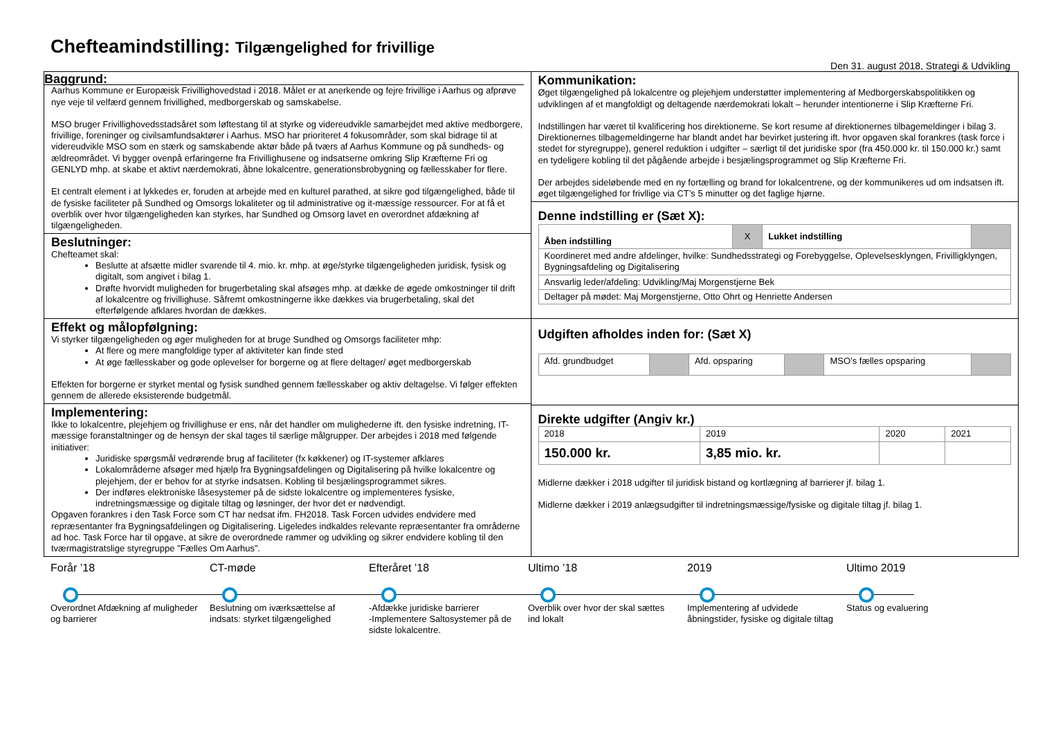Chefteamindstilling: Tilgængelighed for frivillige
Den 31. august 2018, Strategi & Udvikling
Baggrund:
Aarhus Kommune er Europæisk Frivillighovedstad i 2018. Målet er at anerkende og fejre frivillige i Aarhus og afprøve nye veje til velfærd gennem frivillighed, medborgerskab og samskabelse.
MSO bruger Frivillighovedsstadsåret som løftestang til at styrke og videreudvikle samarbejdet med aktive medborgere, frivillige, foreninger og civilsamfundsaktører i Aarhus. MSO har prioriteret 4 fokusområder, som skal bidrage til at videreudvikle MSO som en stærk og samskabende aktør både på tværs af Aarhus Kommune og på sundheds- og ældreområdet. Vi bygger ovenpå erfaringerne fra Frivillighusene og indsatserne omkring Slip Kræfterne Fri og GENLYD mhp. at skabe et aktivt nærdemokrati, åbne lokalcentre, generationsbrobygning og fællesskaber for flere.
Et centralt element i at lykkedes er, foruden at arbejde med en kulturel parathed, at sikre god tilgængelighed, både til de fysiske faciliteter på Sundhed og Omsorgs lokaliteter og til administrative og it-mæssige ressourcer. For at få et overblik over hvor tilgængeligheden kan styrkes, har Sundhed og Omsorg lavet en overordnet afdækning af tilgængeligheden.
Beslutninger:
Chefteamet skal:
Beslutte at afsætte midler svarende til 4. mio. kr. mhp. at øge/styrke tilgængeligheden juridisk, fysisk og digitalt, som angivet i bilag 1.
Drøfte hvorvidt muligheden for brugerbetaling skal afsøges mhp. at dække de øgede omkostninger til drift af lokalcentre og frivillighuse. Såfremt omkostningerne ikke dækkes via brugerbetaling, skal det efterfølgende afklares hvordan de dækkes.
Effekt og målopfølgning:
Vi styrker tilgængeligheden og øger muligheden for at bruge Sundhed og Omsorgs faciliteter mhp:
At flere og mere mangfoldige typer af aktiviteter kan finde sted
At øge fællesskaber og gode oplevelser for borgerne og at flere deltager/ øget medborgerskab
Effekten for borgerne er styrket mental og fysisk sundhed gennem fællesskaber og aktiv deltagelse. Vi følger effekten gennem de allerede eksisterende budgetmål.
Implementering:
Ikke to lokalcentre, plejehjem og frivillighuse er ens, når det handler om mulighederne ift. den fysiske indretning, IT-mæssige foranstaltninger og de hensyn der skal tages til særlige målgrupper. Der arbejdes i 2018 med følgende initiativer:
Juridiske spørgsmål vedrørende brug af faciliteter (fx køkkener) og IT-systemer afklares
Lokalområderne afsøger med hjælp fra Bygningsafdelingen og Digitalisering på hvilke lokalcentre og plejehjem, der er behov for at styrke indsatsen. Kobling til besjælingsprogrammet sikres.
Der indføres elektroniske låsesystemer på de sidste lokalcentre og implementeres fysiske, indretningsmæssige og digitale tiltag og løsninger, der hvor det er nødvendigt.
Opgaven forankres i den Task Force som CT har nedsat ifm. FH2018. Task Forcen udvides endvidere med repræsentanter fra Bygningsafdelingen og Digitalisering. Ligeledes indkaldes relevante repræsentanter fra områderne ad hoc. Task Force har til opgave, at sikre de overordnede rammer og udvikling og sikrer endvidere kobling til den tværmagistratslige styregruppe ”Fælles Om Aarhus”.
Kommunikation:
Øget tilgængelighed på lokalcentre og plejehjem understøtter implementering af Medborgerskabspolitikken og udviklingen af et mangfoldigt og deltagende nærdemokrati lokalt – herunder intentionerne i Slip Kræfterne Fri.
Indstillingen har været til kvalificering hos direktionerne. Se kort resume af direktionernes tilbagemeldinger i bilag 3. Direktionernes tilbagemeldingerne har blandt andet har bevirket justering ift. hvor opgaven skal forankres (task force i stedet for styregruppe), generel reduktion i udgifter – særligt til det juridiske spor (fra 450.000 kr. til 150.000 kr.) samt en tydeligere kobling til det pågående arbejde i besjælingsprogrammet og Slip Kræfterne Fri.
Der arbejdes sideløbende med en ny fortælling og brand for lokalcentrene, og der kommunikeres ud om indsatsen ift. øget tilgængelighed for frivllige via CT’s 5 minutter og det faglige hjørne.
Denne indstilling er (Sæt X):
| Åben indstilling | X | Lukket indstilling | |
| Koordineret med andre afdelinger, hvilke: Sundhedsstrategi og Forebyggelse, Oplevelsesklyngen, Frivilligklyngen, Bygningsafdeling og Digitalisering | | | |
| Ansvarlig leder/afdeling: Udvikling/Maj Morgenstjerne Bek | | | |
| Deltager på mødet: Maj Morgenstjerne, Otto Ohrt og Henriette Andersen | | | |
Udgiften afholdes inden for: (Sæt X)
| Afd. grundbudget | | Afd. opsparing | | MSO’s fælles opsparing | |
Direkte udgifter (Angiv kr.)
| 2018 | 2019 | 2020 | 2021 |
| 150.000 kr. | 3,85 mio. kr. | | |
Midlerne dækker i 2018 udgifter til juridisk bistand og kortlægning af barrierer jf. bilag 1.
Midlerne dækker i 2019 anlægsudgifter til indretningsmæssige/fysiske og digitale tiltag jf. bilag 1.
Forår ’18
Overordnet Afdækning af muligheder og barrierer
CT-møde
Beslutning om iværksættelse af indsats: styrket tilgængelighed
Efteråret ’18
-Afdække juridiske barrierer
-Implementere Saltosystemer på de sidste lokalcentre.
Ultimo ’18
Overblik over hvor der skal sættes ind lokalt
2019
Implementering af udvidede åbningstider, fysiske og digitale tiltag
Ultimo 2019
Status og evaluering